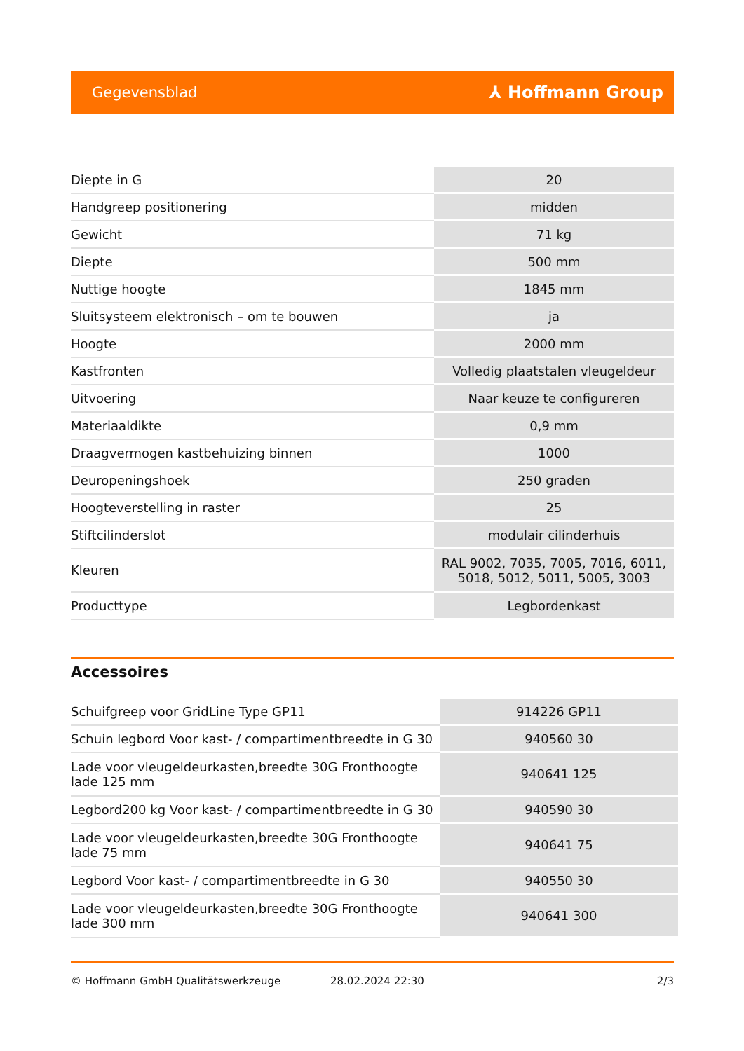Gegevensblad ⅄ Hoffmann Group
| Diepte in G | 20 |
| Handgreep positionering | midden |
| Gewicht | 71 kg |
| Diepte | 500 mm |
| Nuttige hoogte | 1845 mm |
| Sluitsysteem elektronisch – om te bouwen | ja |
| Hoogte | 2000 mm |
| Kastfronten | Volledig plaatstalen vleugeldeur |
| Uitvoering | Naar keuze te configureren |
| Materiaaldikte | 0,9 mm |
| Draagvermogen kastbehuizing binnen | 1000 |
| Deuropeningshoek | 250 graden |
| Hoogteverstelling in raster | 25 |
| Stiftcilinderslot | modulair cilinderhuis |
| Kleuren | RAL 9002, 7035, 7005, 7016, 6011, 5018, 5012, 5011, 5005, 3003 |
| Producttype | Legbordenkast |
Accessoires
| Schuifgreep voor GridLine Type GP11 | 914226 GP11 |
| Schuin legbord Voor kast- / compartimentbreedte in G 30 | 940560 30 |
| Lade voor vleugeldeurkasten,breedte 30G Fronthoogte lade 125 mm | 940641 125 |
| Legbord200 kg Voor kast- / compartimentbreedte in G 30 | 940590 30 |
| Lade voor vleugeldeurkasten,breedte 30G Fronthoogte lade 75 mm | 940641 75 |
| Legbord Voor kast- / compartimentbreedte in G 30 | 940550 30 |
| Lade voor vleugeldeurkasten,breedte 30G Fronthoogte lade 300 mm | 940641 300 |
© Hoffmann GmbH Qualitätswerkzeuge 28.02.2024 22:30 2/3